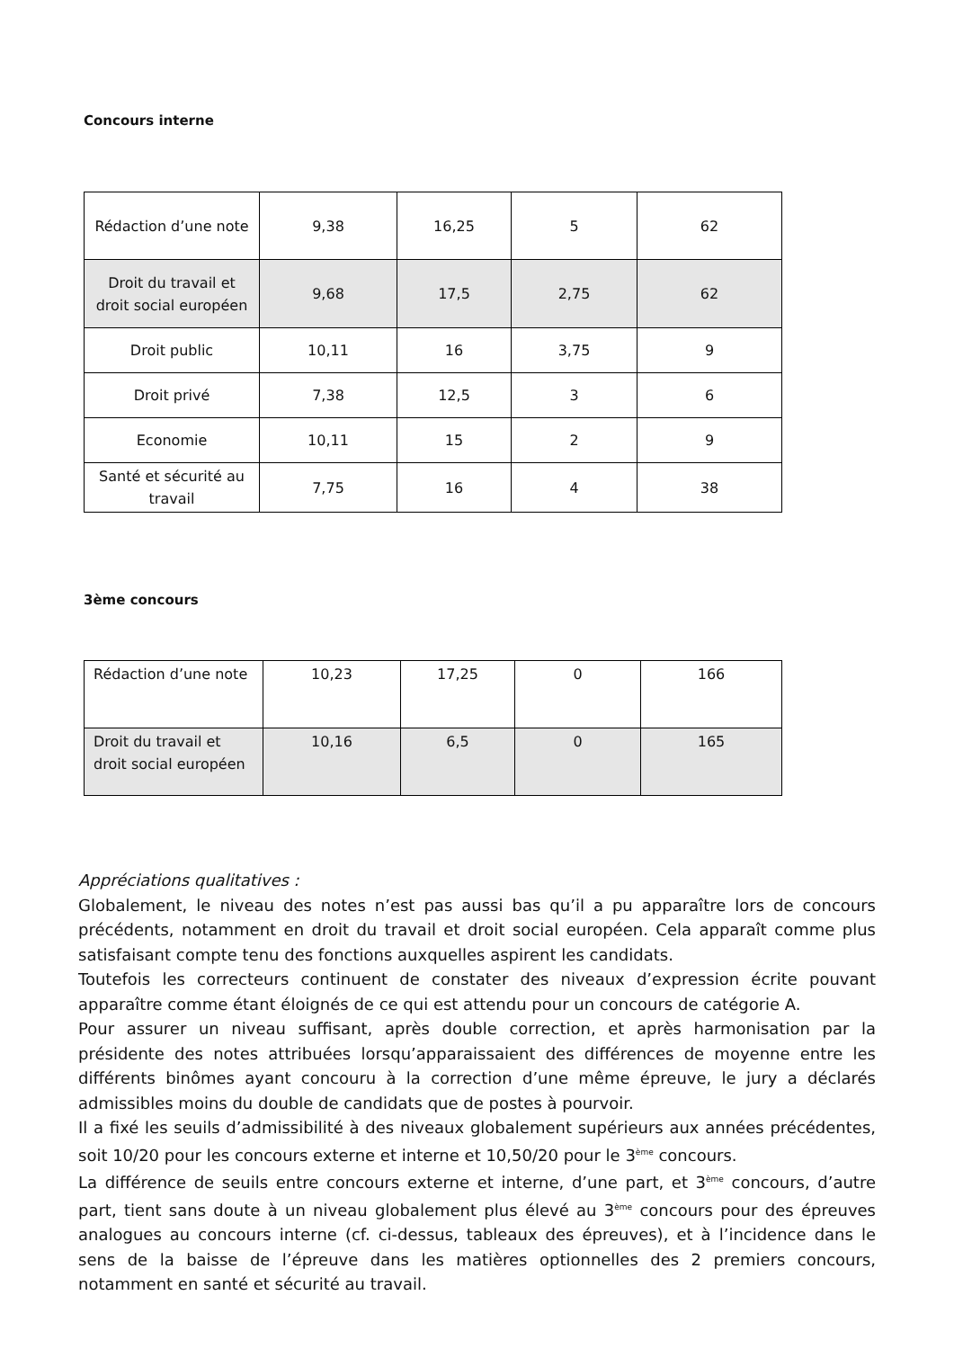Concours interne
| Rédaction d’une note | 9,38 | 16,25 | 5 | 62 |
| Droit du travail et droit social européen | 9,68 | 17,5 | 2,75 | 62 |
| Droit public | 10,11 | 16 | 3,75 | 9 |
| Droit privé | 7,38 | 12,5 | 3 | 6 |
| Economie | 10,11 | 15 | 2 | 9 |
| Santé et sécurité au travail | 7,75 | 16 | 4 | 38 |
3ème concours
| Rédaction d’une note | 10,23 | 17,25 | 0 | 166 |
| Droit du travail et droit social européen | 10,16 | 6,5 | 0 | 165 |
Appréciations qualitatives :
Globalement, le niveau des notes n’est pas aussi bas qu’il a pu apparaître lors de concours précédents, notamment en droit du travail et droit social européen. Cela apparaît comme plus satisfaisant compte tenu des fonctions auxquelles aspirent les candidats.
Toutefois les correcteurs continuent de constater des niveaux d’expression écrite pouvant apparaître comme étant éloignés de ce qui est attendu pour un concours de catégorie A.
Pour assurer un niveau suffisant, après double correction, et après harmonisation par la présidente des notes attribuées lorsqu’apparaissaient des différences de moyenne entre les différents binômes ayant concouru à la correction d’une même épreuve, le jury a déclarés admissibles moins du double de candidats que de postes à pourvoir.
Il a fixé les seuils d’admissibilité à des niveaux globalement supérieurs aux années précédentes, soit 10/20 pour les concours externe et interne et 10,50/20 pour le 3<sup>ème</sup> concours.
La différence de seuils entre concours externe et interne, d’une part, et 3<sup>ème</sup> concours, d’autre part, tient sans doute à un niveau globalement plus élevé au 3<sup>ème</sup> concours pour des épreuves analogues au concours interne (cf. ci-dessus, tableaux des épreuves), et à l’incidence dans le sens de la baisse de l’épreuve dans les matières optionnelles des 2 premiers concours, notamment en santé et sécurité au travail.